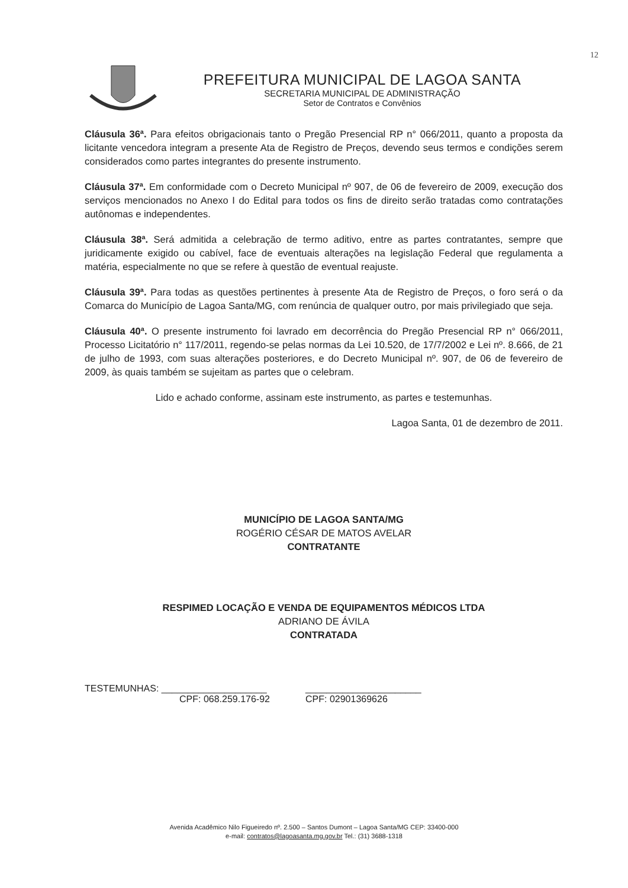12
PREFEITURA MUNICIPAL DE LAGOA SANTA
SECRETARIA MUNICIPAL DE ADMINISTRAÇÃO
Setor de Contratos e Convênios
Cláusula 36ª. Para efeitos obrigacionais tanto o Pregão Presencial RP n° 066/2011, quanto a proposta da licitante vencedora integram a presente Ata de Registro de Preços, devendo seus termos e condições serem considerados como partes integrantes do presente instrumento.
Cláusula 37ª. Em conformidade com o Decreto Municipal nº 907, de 06 de fevereiro de 2009, execução dos serviços mencionados no Anexo I do Edital para todos os fins de direito serão tratadas como contratações autônomas e independentes.
Cláusula 38ª. Será admitida a celebração de termo aditivo, entre as partes contratantes, sempre que juridicamente exigido ou cabível, face de eventuais alterações na legislação Federal que regulamenta a matéria, especialmente no que se refere à questão de eventual reajuste.
Cláusula 39ª. Para todas as questões pertinentes à presente Ata de Registro de Preços, o foro será o da Comarca do Município de Lagoa Santa/MG, com renúncia de qualquer outro, por mais privilegiado que seja.
Cláusula 40ª. O presente instrumento foi lavrado em decorrência do Pregão Presencial RP n° 066/2011, Processo Licitatório n° 117/2011, regendo-se pelas normas da Lei 10.520, de 17/7/2002 e Lei nº. 8.666, de 21 de julho de 1993, com suas alterações posteriores, e do Decreto Municipal nº. 907, de 06 de fevereiro de 2009, às quais também se sujeitam as partes que o celebram.
Lido e achado conforme, assinam este instrumento, as partes e testemunhas.
Lagoa Santa, 01 de dezembro de 2011.
MUNICÍPIO DE LAGOA SANTA/MG
ROGÉRIO CÉSAR DE MATOS AVELAR
CONTRATANTE
RESPIMED LOCAÇÃO E VENDA DE EQUIPAMENTOS MÉDICOS LTDA
ADRIANO DE ÁVILA
CONTRATADA
TESTEMUNHAS: ____________________
CPF: 068.259.176-92
______________________
CPF: 02901369626
Avenida Acadêmico Nilo Figueiredo nº. 2.500 – Santos Dumont – Lagoa Santa/MG CEP: 33400-000
e-mail: contratos@lagoasanta.mg.gov.br Tel.: (31) 3688-1318